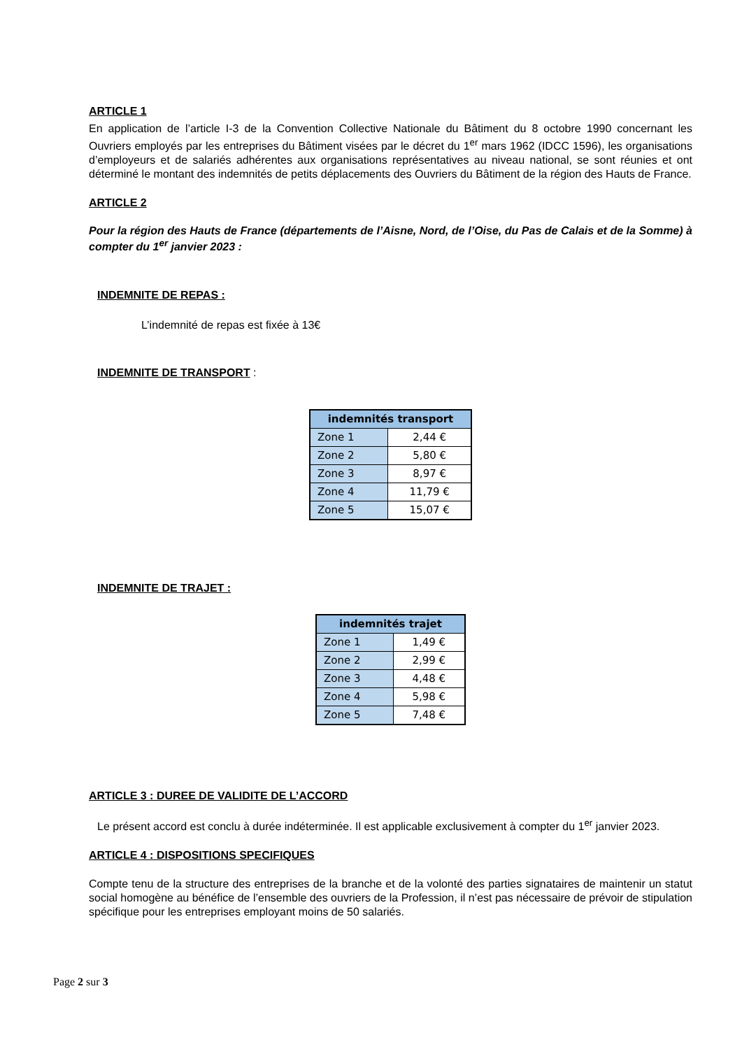ARTICLE 1
En application de l’article I-3 de la Convention Collective Nationale du Bâtiment du 8 octobre 1990 concernant les Ouvriers employés par les entreprises du Bâtiment visées par le décret du 1<sup>er</sup> mars 1962 (IDCC 1596), les organisations d’employeurs et de salariés adhérentes aux organisations représentatives au niveau national, se sont réunies et ont déterminé le montant des indemnités de petits déplacements des Ouvriers du Bâtiment de la région des Hauts de France.
ARTICLE 2
Pour la région des Hauts de France (départements de l’Aisne, Nord, de l’Oise, du Pas de Calais et de la Somme) à compter du 1<sup>er</sup> janvier 2023 :
INDEMNITE DE REPAS :
L’indemnité de repas est fixée à 13€
INDEMNITE DE TRANSPORT :
| indemnités transport | |
| --- | --- |
| Zone 1 | 2,44 € |
| Zone 2 | 5,80 € |
| Zone 3 | 8,97 € |
| Zone 4 | 11,79 € |
| Zone 5 | 15,07 € |
INDEMNITE DE TRAJET :
| indemnités trajet | |
| --- | --- |
| Zone 1 | 1,49 € |
| Zone 2 | 2,99 € |
| Zone 3 | 4,48 € |
| Zone 4 | 5,98 € |
| Zone 5 | 7,48 € |
ARTICLE 3 : DUREE DE VALIDITE DE L’ACCORD
Le présent accord est conclu à durée indéterminée. Il est applicable exclusivement à compter du 1<sup>er</sup> janvier 2023.
ARTICLE 4 : DISPOSITIONS SPECIFIQUES
Compte tenu de la structure des entreprises de la branche et de la volonté des parties signataires de maintenir un statut social homogène au bénéfice de l’ensemble des ouvriers de la Profession, il n’est pas nécessaire de prévoir de stipulation spécifique pour les entreprises employant moins de 50 salariés.
Page 2 sur 3